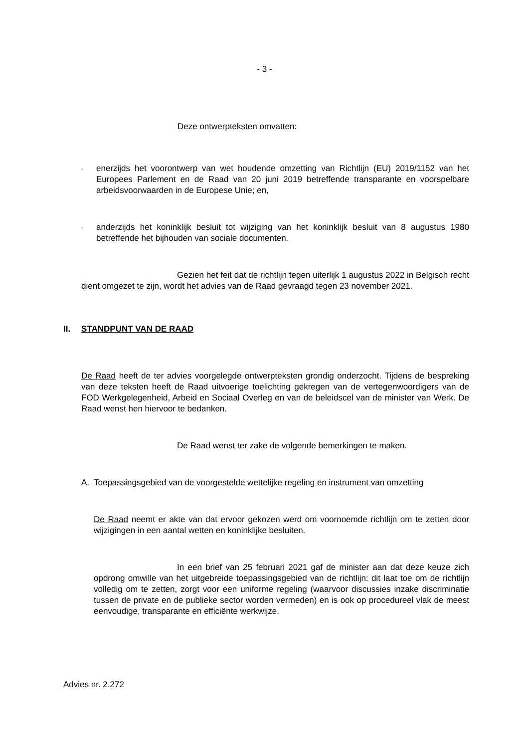- 3 -
Deze ontwerpteksten omvatten:
-
enerzijds het voorontwerp van wet houdende omzetting van Richtlijn (EU) 2019/1152 van het Europees Parlement en de Raad van 20 juni 2019 betreffende transparante en voorspelbare arbeidsvoorwaarden in de Europese Unie; en,
-
anderzijds het koninklijk besluit tot wijziging van het koninklijk besluit van 8 augustus 1980 betreffende het bijhouden van sociale documenten.
Gezien het feit dat de richtlijn tegen uiterlijk 1 augustus 2022 in Belgisch recht dient omgezet te zijn, wordt het advies van de Raad gevraagd tegen 23 november 2021.
II. STANDPUNT VAN DE RAAD
De Raad heeft de ter advies voorgelegde ontwerpteksten grondig onderzocht. Tijdens de bespreking van deze teksten heeft de Raad uitvoerige toelichting gekregen van de vertegenwoordigers van de FOD Werkgelegenheid, Arbeid en Sociaal Overleg en van de beleidscel van de minister van Werk. De Raad wenst hen hiervoor te bedanken.
De Raad wenst ter zake de volgende bemerkingen te maken.
A. Toepassingsgebied van de voorgestelde wettelijke regeling en instrument van omzetting
De Raad neemt er akte van dat ervoor gekozen werd om voornoemde richtlijn om te zetten door wijzigingen in een aantal wetten en koninklijke besluiten.
In een brief van 25 februari 2021 gaf de minister aan dat deze keuze zich opdrong omwille van het uitgebreide toepassingsgebied van de richtlijn: dit laat toe om de richtlijn volledig om te zetten, zorgt voor een uniforme regeling (waarvoor discussies inzake discriminatie tussen de private en de publieke sector worden vermeden) en is ook op procedureel vlak de meest eenvoudige, transparante en efficiënte werkwijze.
Advies nr. 2.272